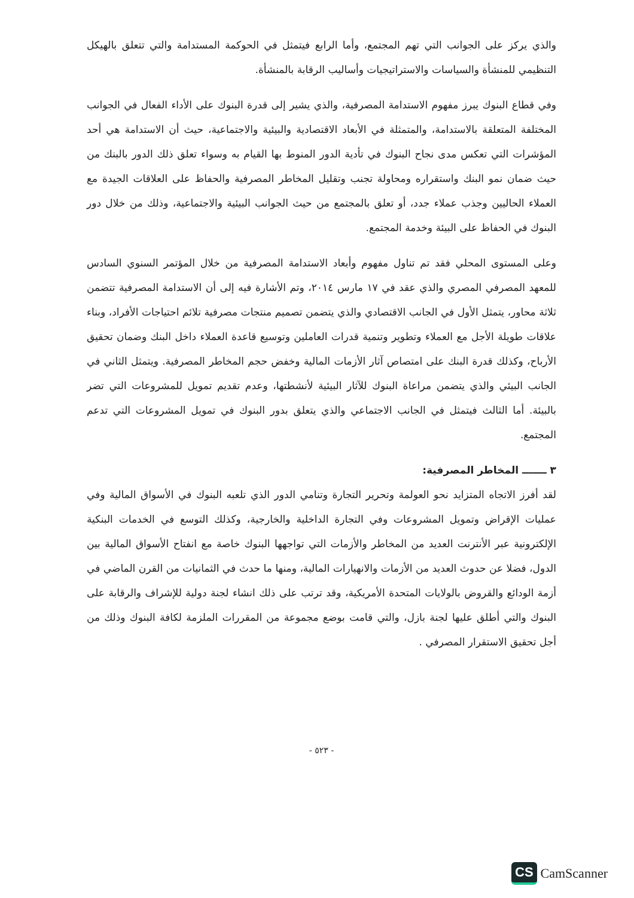والذي يركز على الجوانب التي تهم المجتمع، وأما الرابع فيتمثل في الحوكمة المستدامة والتي تتعلق بالهيكل التنظيمي للمنشأة والسياسات والاستراتيجيات وأساليب الرقابة بالمنشأة.
وفي قطاع البنوك يبرز مفهوم الاستدامة المصرفية، والذي يشير إلى قدرة البنوك على الأداء الفعال في الجوانب المختلفة المتعلقة بالاستدامة، والمتمثلة في الأبعاد الاقتصادية والبيئية والاجتماعية، حيث أن الاستدامة هي أحد المؤشرات التي تعكس مدى نجاح البنوك في تأدية الدور المنوط بها القيام به وسواء تعلق ذلك الدور بالبنك من حيث ضمان نمو البنك واستقراره ومحاولة تجنب وتقليل المخاطر المصرفية والحفاظ على العلاقات الجيدة مع العملاء الحاليين وجذب عملاء جدد، أو تعلق بالمجتمع من حيث الجوانب البيئية والاجتماعية، وذلك من خلال دور البنوك في الحفاظ على البيئة وخدمة المجتمع.
وعلى المستوى المحلي فقد تم تناول مفهوم وأبعاد الاستدامة المصرفية من خلال المؤتمر السنوي السادس للمعهد المصرفي المصري والذي عقد في ١٧ مارس ٢٠١٤، وتم الأشارة فيه إلى أن الاستدامة المصرفية تتضمن ثلاثة محاور، يتمثل الأول في الجانب الاقتصادي والذي يتضمن تصميم منتجات مصرفية تلائم احتياجات الأفراد، وبناء علاقات طويلة الأجل مع العملاء وتطوير وتنمية قدرات العاملين وتوسيع قاعدة العملاء داخل البنك وضمان تحقيق الأرباح، وكذلك قدرة البنك على امتصاص آثار الأزمات المالية وخفض حجم المخاطر المصرفية. ويتمثل الثاني في الجانب البيئي والذي يتضمن مراعاة البنوك للآثار البيئية لأنشطتها، وعدم تقديم تمويل للمشروعات التي تضر بالبيئة. أما الثالث فيتمثل في الجانب الاجتماعي والذي يتعلق بدور البنوك في تمويل المشروعات التي تدعم المجتمع.
٣ ـــــــ المخاطر المصرفية:
لقد أفرز الاتجاه المتزايد نحو العولمة وتحرير التجارة وتنامي الدور الذي تلعبه البنوك في الأسواق المالية وفي عمليات الإقراض وتمويل المشروعات وفي التجارة الداخلية والخارجية، وكذلك التوسع في الخدمات البنكية الإلكترونية عبر الأنترنت العديد من المخاطر والأزمات التي تواجهها البنوك خاصة مع انفتاح الأسواق المالية بين الدول، فضلا عن حدوث العديد من الأزمات والانهيارات المالية، ومنها ما حدث في الثمانيات من القرن الماضي في أزمة الودائع والقروض بالولايات المتحدة الأمريكية، وقد ترتب على ذلك انشاء لجنة دولية للإشراف والرقابة على البنوك والتي أطلق عليها لجنة بازل، والتي قامت بوضع مجموعة من المقررات الملزمة لكافة البنوك وذلك من أجل تحقيق الاستقرار المصرفي .
- ٥٢٣ -
CS CamScanner